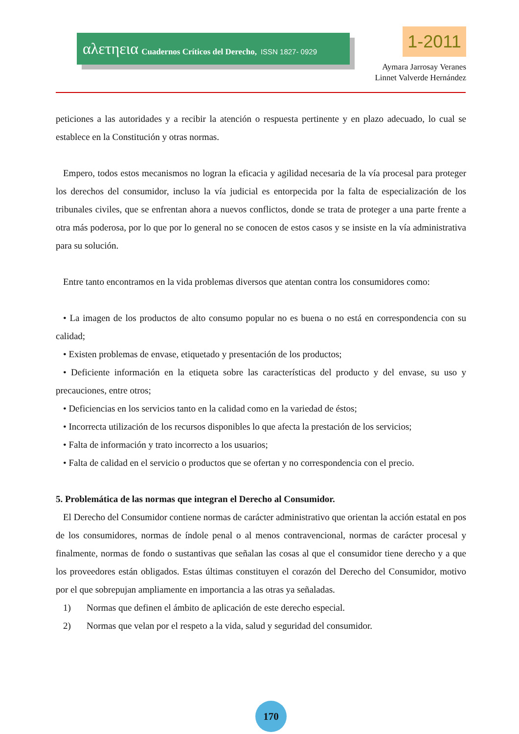αλετηεια Cuadernos Críticos del Derecho, ISSN 1827- 0929 1-2011
Aymara Jarrosay Veranes
Linnet Valverde Hernández
peticiones a las autoridades y a recibir la atención o respuesta pertinente y en plazo adecuado, lo cual se establece en la Constitución y otras normas.
Empero, todos estos mecanismos no logran la eficacia y agilidad necesaria de la vía procesal para proteger los derechos del consumidor, incluso la vía judicial es entorpecida por la falta de especialización de los tribunales civiles, que se enfrentan ahora a nuevos conflictos, donde se trata de proteger a una parte frente a otra más poderosa, por lo que por lo general no se conocen de estos casos y se insiste en la vía administrativa para su solución.
Entre tanto encontramos en la vida problemas diversos que atentan contra los consumidores como:
• La imagen de los productos de alto consumo popular no es buena o no está en correspondencia con su calidad;
• Existen problemas de envase, etiquetado y presentación de los productos;
• Deficiente información en la etiqueta sobre las características del producto y del envase, su uso y precauciones, entre otros;
• Deficiencias en los servicios tanto en la calidad como en la variedad de éstos;
• Incorrecta utilización de los recursos disponibles lo que afecta la prestación de los servicios;
• Falta de información y trato incorrecto a los usuarios;
• Falta de calidad en el servicio o productos que se ofertan y no correspondencia con el precio.
5. Problemática de las normas que integran el Derecho al Consumidor.
El Derecho del Consumidor contiene normas de carácter administrativo que orientan la acción estatal en pos de los consumidores, normas de índole penal o al menos contravencional, normas de carácter procesal y finalmente, normas de fondo o sustantivas que señalan las cosas al que el consumidor tiene derecho y a que los proveedores están obligados. Estas últimas constituyen el corazón del Derecho del Consumidor, motivo por el que sobrepujan ampliamente en importancia a las otras ya señaladas.
1) Normas que definen el ámbito de aplicación de este derecho especial.
2) Normas que velan por el respeto a la vida, salud y seguridad del consumidor.
170